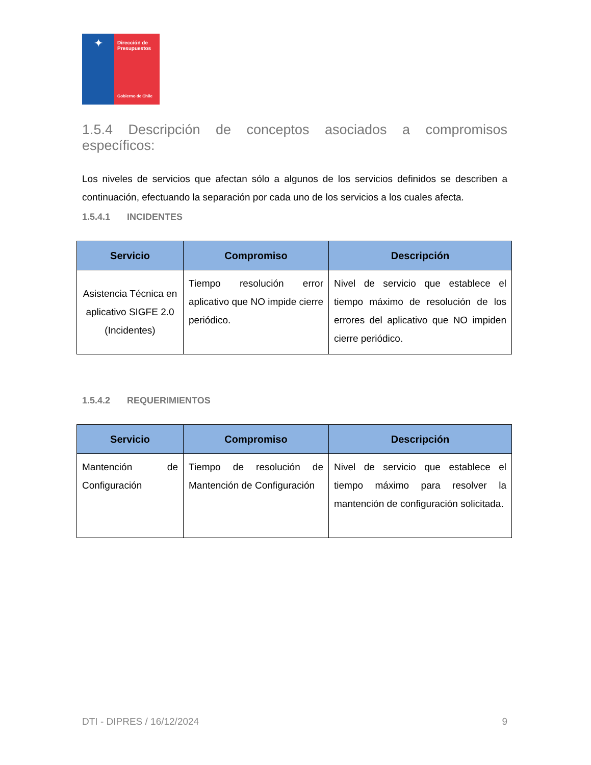✦
Dirección de
Presupuestos
Gobierno de Chile
1.5.4 Descripción de conceptos asociados a compromisos
específicos:
Los niveles de servicios que afectan sólo a algunos de los servicios definidos se describen a continuación, efectuando la separación por cada uno de los servicios a los cuales afecta.
1.5.4.1 INCIDENTES
| Servicio | Compromiso | Descripción |
| --- | --- | --- |
| Asistencia Técnica en aplicativo SIGFE 2.0 (Incidentes) | Tiempo resolución error aplicativo que NO impide cierre periódico. | Nivel de servicio que establece el tiempo máximo de resolución de los errores del aplicativo que NO impiden cierre periódico. |
1.5.4.2 REQUERIMIENTOS
| Servicio | Compromiso | Descripción |
| --- | --- | --- |
| Mantención de Configuración | Tiempo de resolución de Mantención de Configuración | Nivel de servicio que establece el tiempo máximo para resolver la mantención de configuración solicitada. |
DTI - DIPRES / 16/12/2024 9